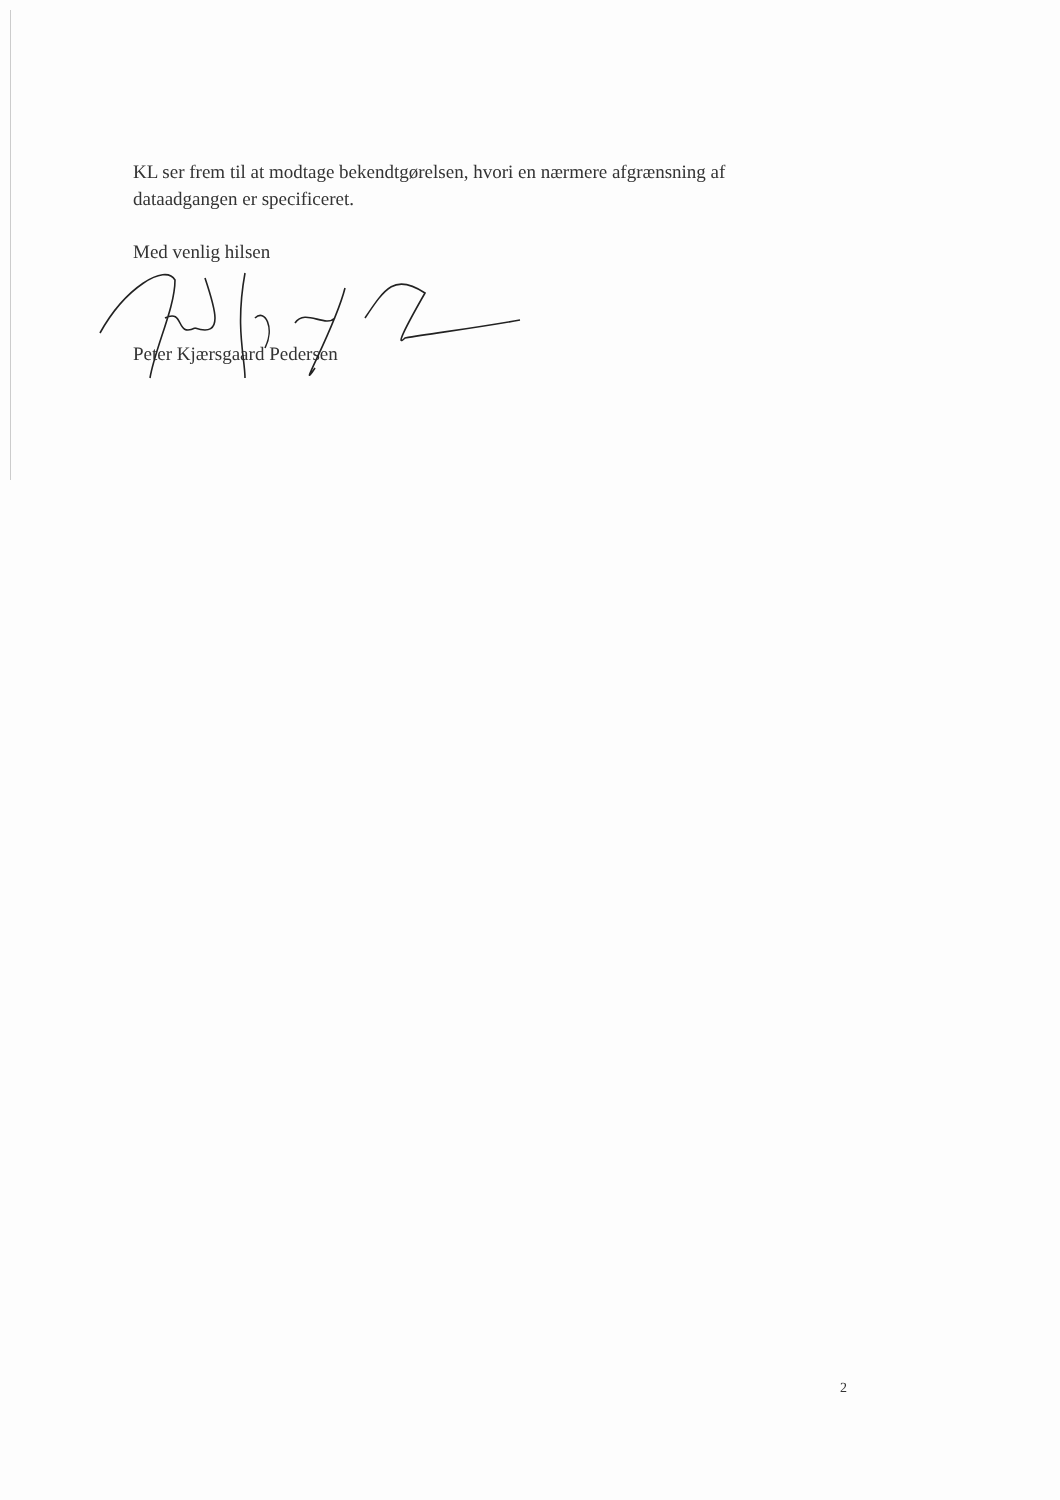KL ser frem til at modtage bekendtgørelsen, hvori en nærmere afgrænsning af dataadgangen er specificeret.
Med venlig hilsen
Peter Kjærsgaard Pedersen
2